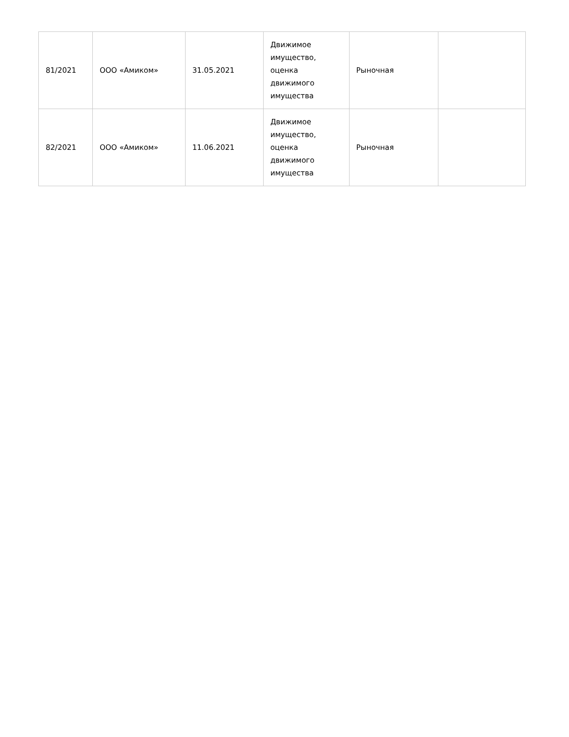| 81/2021 | ООО «Амиком» | 31.05.2021 | Движимое имущество, оценка движимого имущества | Рыночная | |
| 82/2021 | ООО «Амиком» | 11.06.2021 | Движимое имущество, оценка движимого имущества | Рыночная | |